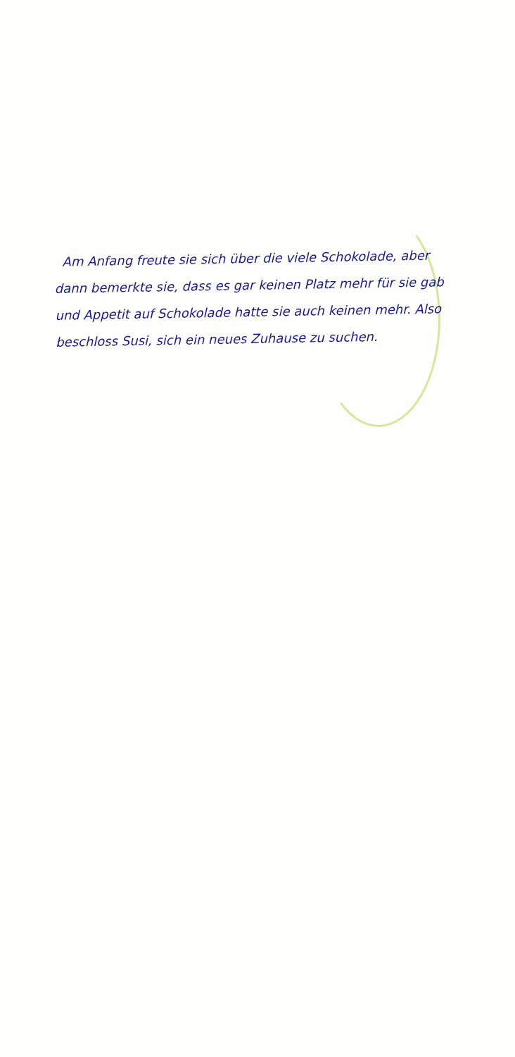Am Anfang freute sie sich über die viele Schokolade, aber dann bemerkte sie, dass es gar keinen Platz mehr für sie gab und Appetit auf Schokolade hatte sie auch keinen mehr. Also beschloss Susi, sich ein neues Zuhause zu suchen.